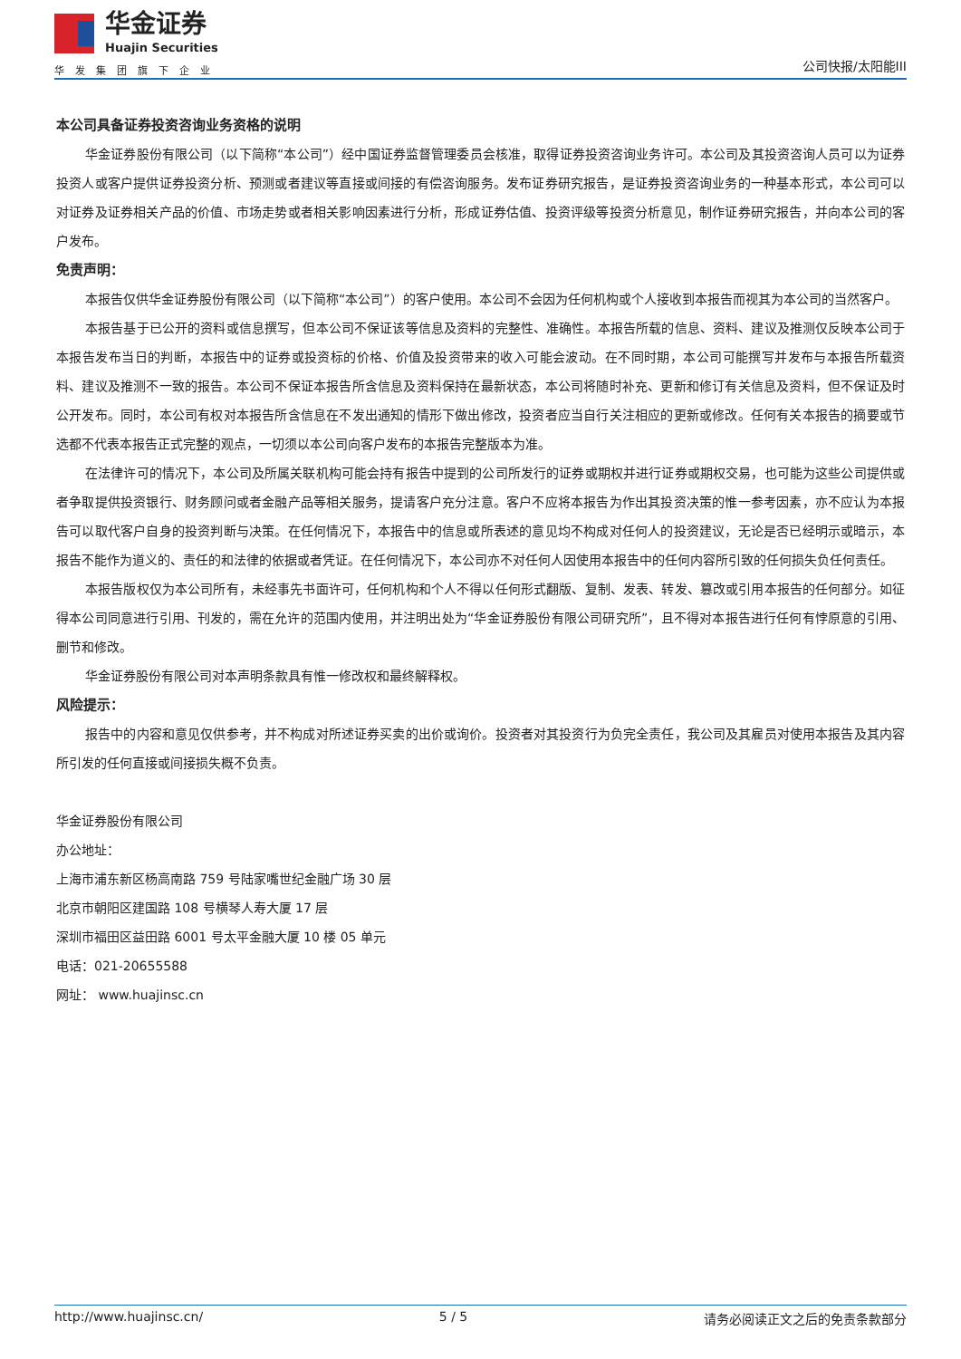华金证券
Huajin Securities
华发集团旗下企业
公司快报/太阳能III
本公司具备证券投资咨询业务资格的说明
华金证券股份有限公司（以下简称“本公司”）经中国证券监督管理委员会核准，取得证券投资咨询业务许可。本公司及其投资咨询人员可以为证券投资人或客户提供证券投资分析、预测或者建议等直接或间接的有偿咨询服务。发布证券研究报告，是证券投资咨询业务的一种基本形式，本公司可以对证券及证券相关产品的价值、市场走势或者相关影响因素进行分析，形成证券估值、投资评级等投资分析意见，制作证券研究报告，并向本公司的客户发布。
免责声明：
本报告仅供华金证券股份有限公司（以下简称“本公司”）的客户使用。本公司不会因为任何机构或个人接收到本报告而视其为本公司的当然客户。
本报告基于已公开的资料或信息撰写，但本公司不保证该等信息及资料的完整性、准确性。本报告所载的信息、资料、建议及推测仅反映本公司于本报告发布当日的判断，本报告中的证券或投资标的价格、价值及投资带来的收入可能会波动。在不同时期，本公司可能撰写并发布与本报告所载资料、建议及推测不一致的报告。本公司不保证本报告所含信息及资料保持在最新状态，本公司将随时补充、更新和修订有关信息及资料，但不保证及时公开发布。同时，本公司有权对本报告所含信息在不发出通知的情形下做出修改，投资者应当自行关注相应的更新或修改。任何有关本报告的摘要或节选都不代表本报告正式完整的观点，一切须以本公司向客户发布的本报告完整版本为准。
在法律许可的情况下，本公司及所属关联机构可能会持有报告中提到的公司所发行的证券或期权并进行证券或期权交易，也可能为这些公司提供或者争取提供投资银行、财务顾问或者金融产品等相关服务，提请客户充分注意。客户不应将本报告为作出其投资决策的惟一参考因素，亦不应认为本报告可以取代客户自身的投资判断与决策。在任何情况下，本报告中的信息或所表述的意见均不构成对任何人的投资建议，无论是否已经明示或暗示，本报告不能作为道义的、责任的和法律的依据或者凭证。在任何情况下，本公司亦不对任何人因使用本报告中的任何内容所引致的任何损失负任何责任。
本报告版权仅为本公司所有，未经事先书面许可，任何机构和个人不得以任何形式翻版、复制、发表、转发、篡改或引用本报告的任何部分。如征得本公司同意进行引用、刊发的，需在允许的范围内使用，并注明出处为“华金证券股份有限公司研究所”，且不得对本报告进行任何有悖原意的引用、删节和修改。
华金证券股份有限公司对本声明条款具有惟一修改权和最终解释权。
风险提示：
报告中的内容和意见仅供参考，并不构成对所述证券买卖的出价或询价。投资者对其投资行为负完全责任，我公司及其雇员对使用本报告及其内容所引发的任何直接或间接损失概不负责。
华金证券股份有限公司
办公地址：
上海市浦东新区杨高南路 759 号陆家嘴世纪金融广场 30 层
北京市朝阳区建国路 108 号横琴人寿大厦 17 层
深圳市福田区益田路 6001 号太平金融大厦 10 楼 05 单元
电话：021-20655588
网址： www.huajinsc.cn
http://www.huajinsc.cn/ 5 / 5 请务必阅读正文之后的免责条款部分